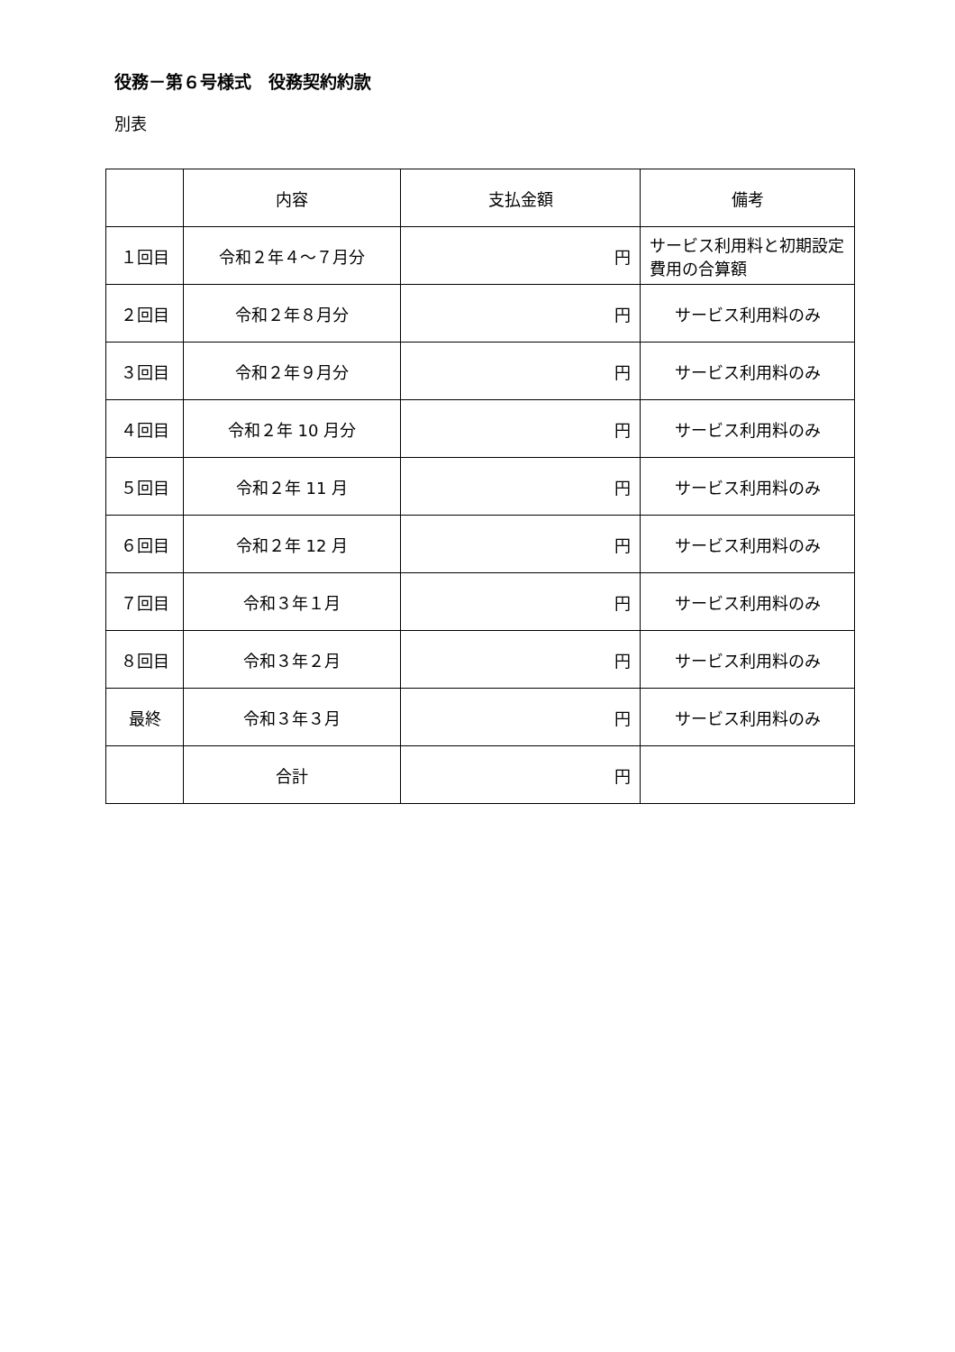役務－第６号様式　役務契約約款
別表
| | 内容 | 支払金額 | 備考 |
| --- | --- | --- | --- |
| １回目 | 令和２年４～７月分 | 円 | サービス利用料と初期設定費用の合算額 |
| ２回目 | 令和２年８月分 | 円 | サービス利用料のみ |
| ３回目 | 令和２年９月分 | 円 | サービス利用料のみ |
| ４回目 | 令和２年 10 月分 | 円 | サービス利用料のみ |
| ５回目 | 令和２年 11 月 | 円 | サービス利用料のみ |
| ６回目 | 令和２年 12 月 | 円 | サービス利用料のみ |
| ７回目 | 令和３年１月 | 円 | サービス利用料のみ |
| ８回目 | 令和３年２月 | 円 | サービス利用料のみ |
| 最終 | 令和３年３月 | 円 | サービス利用料のみ |
| | 合計 | 円 | |